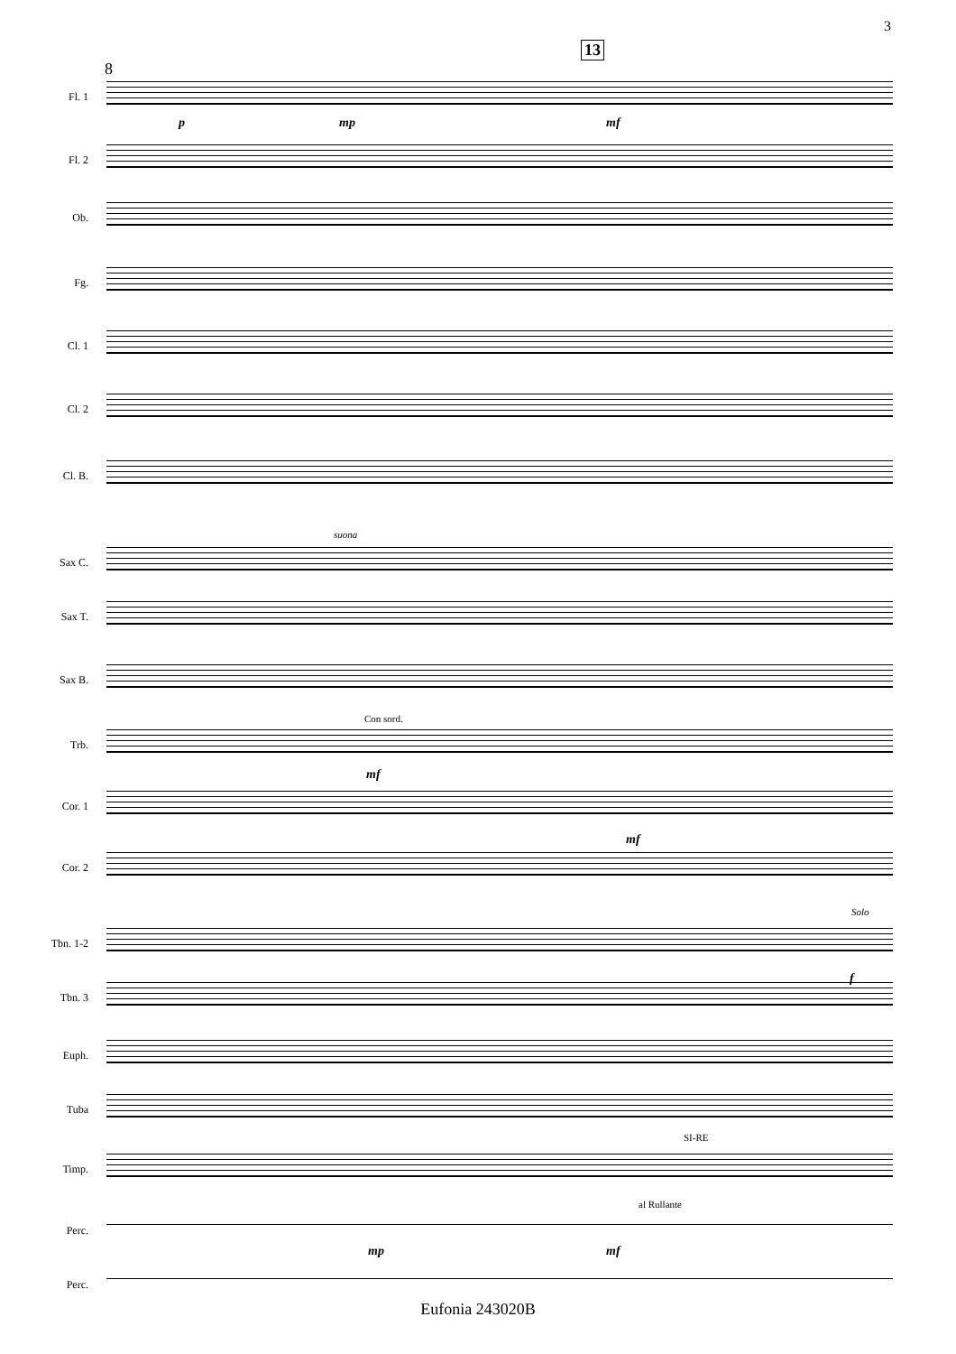3
13
8
Fl. 1
Fl. 2
Ob.
Fg.
Cl. 1
Cl. 2
Cl. B.
suona
Sax C.
Sax T.
Sax B.
Con sord.
Trb.
Cor. 1
Cor. 2
Solo
Tbn. 1-2
Tbn. 3
Euph.
Tuba
SI-RE
Timp.
al Rullante
Perc.
Perc.
p mp mf
mf
mf
f
mp mf
Eufonia 243020B